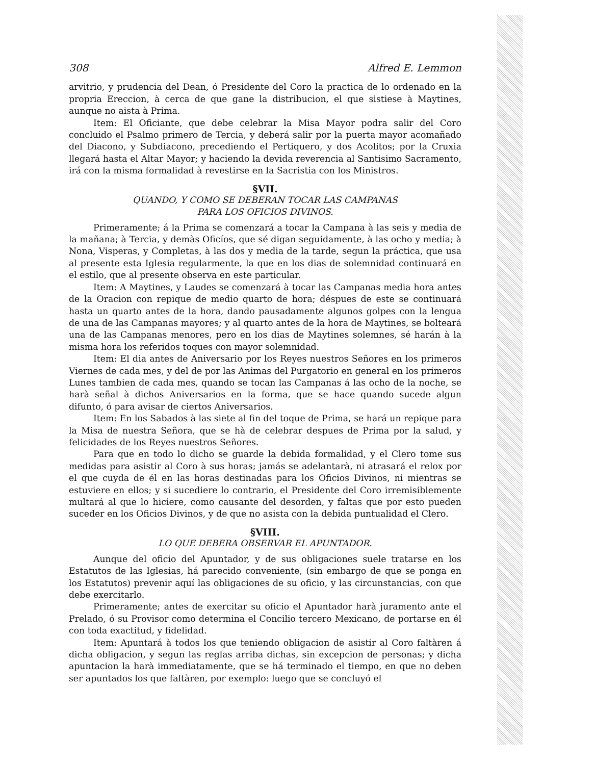308 Alfred E. Lemmon
arvitrio, y prudencia del Dean, ó Presidente del Coro la practica de lo ordenado en la propria Ereccion, à cerca de que gane la distribucion, el que sistiese à Maytines, aunque no aista à Prima.
Item: El Oficiante, que debe celebrar la Misa Mayor podra salir del Coro concluido el Psalmo primero de Tercia, y deberá salir por la puerta mayor acomañado del Diacono, y Subdiacono, precediendo el Pertiquero, y dos Acolitos; por la Cruxia llegará hasta el Altar Mayor; y haciendo la devida reverencia al Santisimo Sacramento, irá con la misma formalidad à revestirse en la Sacristia con los Ministros.
§VII.
QUANDO, Y COMO SE DEBERAN TOCAR LAS CAMPANAS
PARA LOS OFICIOS DIVINOS.
Primeramente; á la Prima se comenzará a tocar la Campana à las seis y media de la mañana; à Tercia, y demàs Oficíos, que sé digan seguidamente, à las ocho y media; à Nona, Visperas, y Completas, à las dos y media de la tarde, segun la práctica, que usa al presente esta Iglesia regularmente, la que en los dias de solemnidad continuará en el estilo, que al presente observa en este particular.
Item: A Maytines, y Laudes se comenzará à tocar las Campanas media hora antes de la Oracion con repique de medio quarto de hora; déspues de este se continuará hasta un quarto antes de la hora, dando pausadamente algunos golpes con la lengua de una de las Campanas mayores; y al quarto antes de la hora de Maytines, se bolteará una de las Campanas menores, pero en los dias de Maytines solemnes, sé harán à la misma hora los referidos toques con mayor solemnidad.
Item: El dia antes de Aniversario por los Reyes nuestros Señores en los primeros Viernes de cada mes, y del de por las Animas del Purgatorio en general en los primeros Lunes tambien de cada mes, quando se tocan las Campanas á las ocho de la noche, se harà señal à dichos Aniversarios en la forma, que se hace quando sucede algun difunto, ó para avisar de ciertos Aniversarios.
Item: En los Sabados à las siete al fin del toque de Prima, se hará un repique para la Misa de nuestra Señora, que se hà de celebrar despues de Prima por la salud, y felicidades de los Reyes nuestros Señores.
Para que en todo lo dicho se guarde la debida formalidad, y el Clero tome sus medidas para asistir al Coro à sus horas; jamás se adelantarà, ni atrasará el relox por el que cuyda de él en las horas destinadas para los Oficios Divinos, ni mientras se estuviere en ellos; y si sucediere lo contrario, el Presidente del Coro irremisiblemente multará al que lo hiciere, como causante del desorden, y faltas que por esto pueden suceder en los Oficios Divinos, y de que no asista con la debida puntualidad el Clero.
§VIII.
LO QUE DEBERA OBSERVAR EL APUNTADOR.
Aunque del oficio del Apuntador, y de sus obligaciones suele tratarse en los Estatutos de las Iglesias, há parecido conveniente, (sin embargo de que se ponga en los Estatutos) prevenir aquí las obligaciones de su oficio, y las circunstancias, con que debe exercitarlo.
Primeramente; antes de exercitar su oficio el Apuntador harà juramento ante el Prelado, ó su Provisor como determina el Concilio tercero Mexicano, de portarse en él con toda exactitud, y fidelidad.
Item: Apuntará à todos los que teniendo obligacion de asistir al Coro faltàren á dicha obligacion, y segun las reglas arriba dichas, sin excepcion de personas; y dicha apuntacion la harà immediatamente, que se há terminado el tiempo, en que no deben ser apuntados los que faltàren, por exemplo: luego que se concluyó el